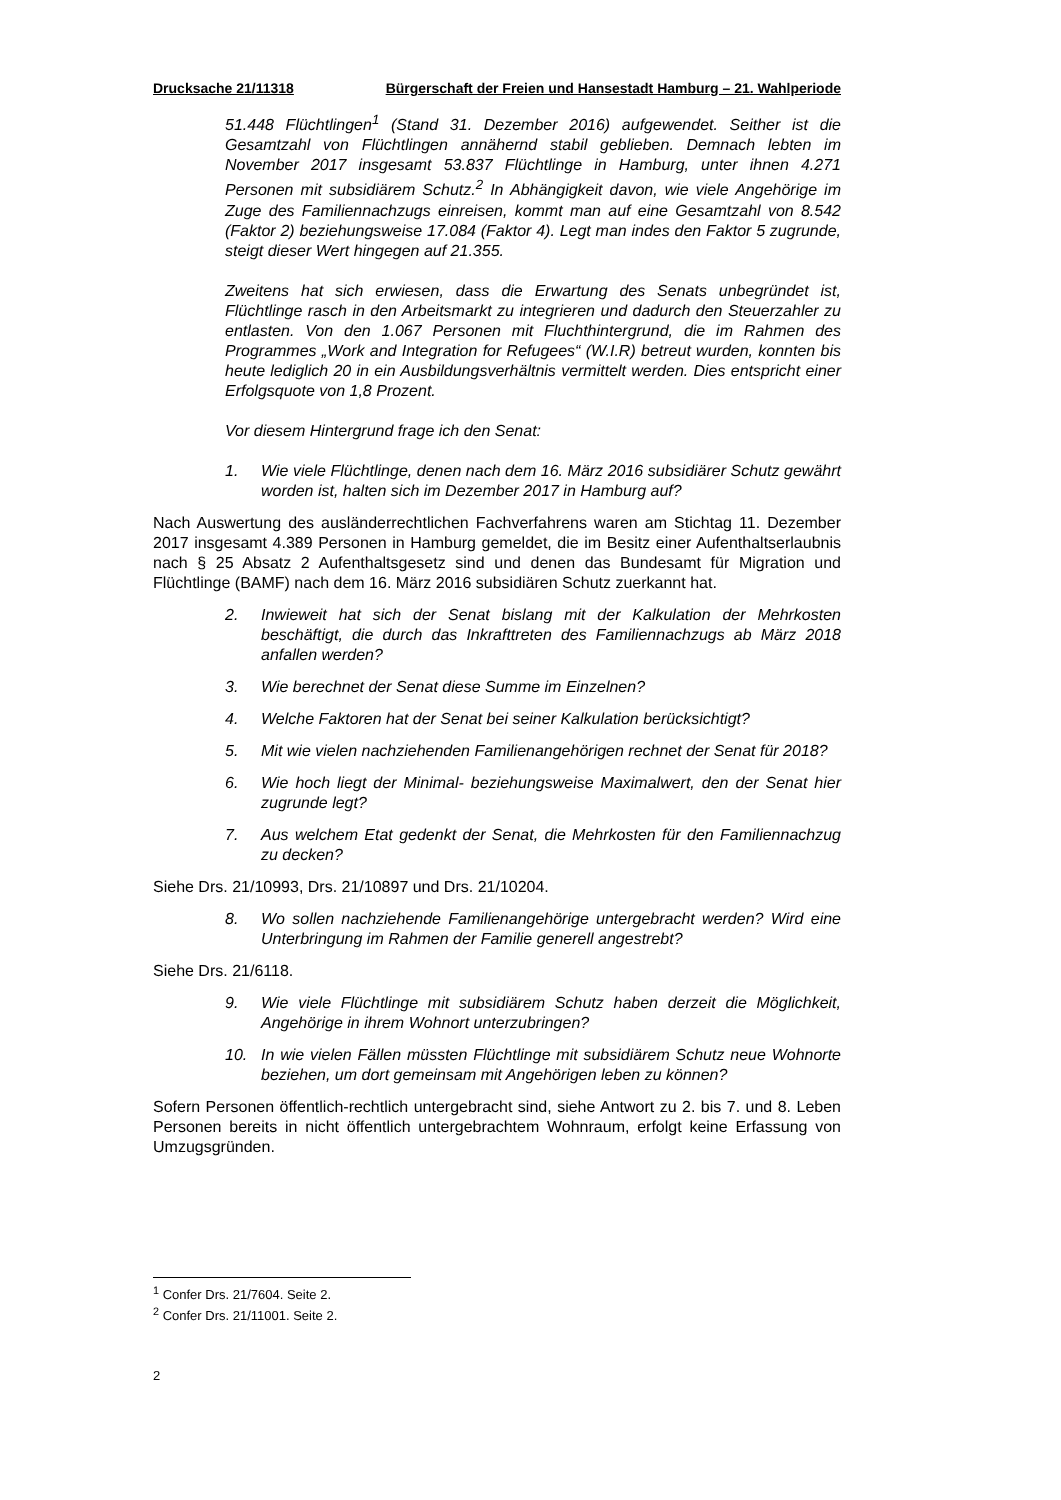Drucksache 21/11318 Bürgerschaft der Freien und Hansestadt Hamburg – 21. Wahlperiode
51.448 Flüchtlingen<sup>1</sup> (Stand 31. Dezember 2016) aufgewendet. Seither ist die Gesamtzahl von Flüchtlingen annähernd stabil geblieben. Demnach lebten im November 2017 insgesamt 53.837 Flüchtlinge in Hamburg, unter ihnen 4.271 Personen mit subsidiärem Schutz.<sup>2</sup> In Abhängigkeit davon, wie viele Angehörige im Zuge des Familiennachzugs einreisen, kommt man auf eine Gesamtzahl von 8.542 (Faktor 2) beziehungsweise 17.084 (Faktor 4). Legt man indes den Faktor 5 zugrunde, steigt dieser Wert hingegen auf 21.355.
Zweitens hat sich erwiesen, dass die Erwartung des Senats unbegründet ist, Flüchtlinge rasch in den Arbeitsmarkt zu integrieren und dadurch den Steuerzahler zu entlasten. Von den 1.067 Personen mit Fluchthintergrund, die im Rahmen des Programmes „Work and Integration for Refugees“ (W.I.R) betreut wurden, konnten bis heute lediglich 20 in ein Ausbildungsverhältnis vermittelt werden. Dies entspricht einer Erfolgsquote von 1,8 Prozent.
Vor diesem Hintergrund frage ich den Senat:
1. Wie viele Flüchtlinge, denen nach dem 16. März 2016 subsidiärer Schutz gewährt worden ist, halten sich im Dezember 2017 in Hamburg auf?
Nach Auswertung des ausländerrechtlichen Fachverfahrens waren am Stichtag 11. Dezember 2017 insgesamt 4.389 Personen in Hamburg gemeldet, die im Besitz einer Aufenthaltserlaubnis nach § 25 Absatz 2 Aufenthaltsgesetz sind und denen das Bundesamt für Migration und Flüchtlinge (BAMF) nach dem 16. März 2016 subsidiären Schutz zuerkannt hat.
2. Inwieweit hat sich der Senat bislang mit der Kalkulation der Mehrkosten beschäftigt, die durch das Inkrafttreten des Familiennachzugs ab März 2018 anfallen werden?
3. Wie berechnet der Senat diese Summe im Einzelnen?
4. Welche Faktoren hat der Senat bei seiner Kalkulation berücksichtigt?
5. Mit wie vielen nachziehenden Familienangehörigen rechnet der Senat für 2018?
6. Wie hoch liegt der Minimal- beziehungsweise Maximalwert, den der Senat hier zugrunde legt?
7. Aus welchem Etat gedenkt der Senat, die Mehrkosten für den Familiennachzug zu decken?
Siehe Drs. 21/10993, Drs. 21/10897 und Drs. 21/10204.
8. Wo sollen nachziehende Familienangehörige untergebracht werden? Wird eine Unterbringung im Rahmen der Familie generell angestrebt?
Siehe Drs. 21/6118.
9. Wie viele Flüchtlinge mit subsidiärem Schutz haben derzeit die Möglichkeit, Angehörige in ihrem Wohnort unterzubringen?
10. In wie vielen Fällen müssten Flüchtlinge mit subsidiärem Schutz neue Wohnorte beziehen, um dort gemeinsam mit Angehörigen leben zu können?
Sofern Personen öffentlich-rechtlich untergebracht sind, siehe Antwort zu 2. bis 7. und 8. Leben Personen bereits in nicht öffentlich untergebrachtem Wohnraum, erfolgt keine Erfassung von Umzugsgründen.
<sup>1</sup> Confer Drs. 21/7604. Seite 2.
<sup>2</sup> Confer Drs. 21/11001. Seite 2.
2